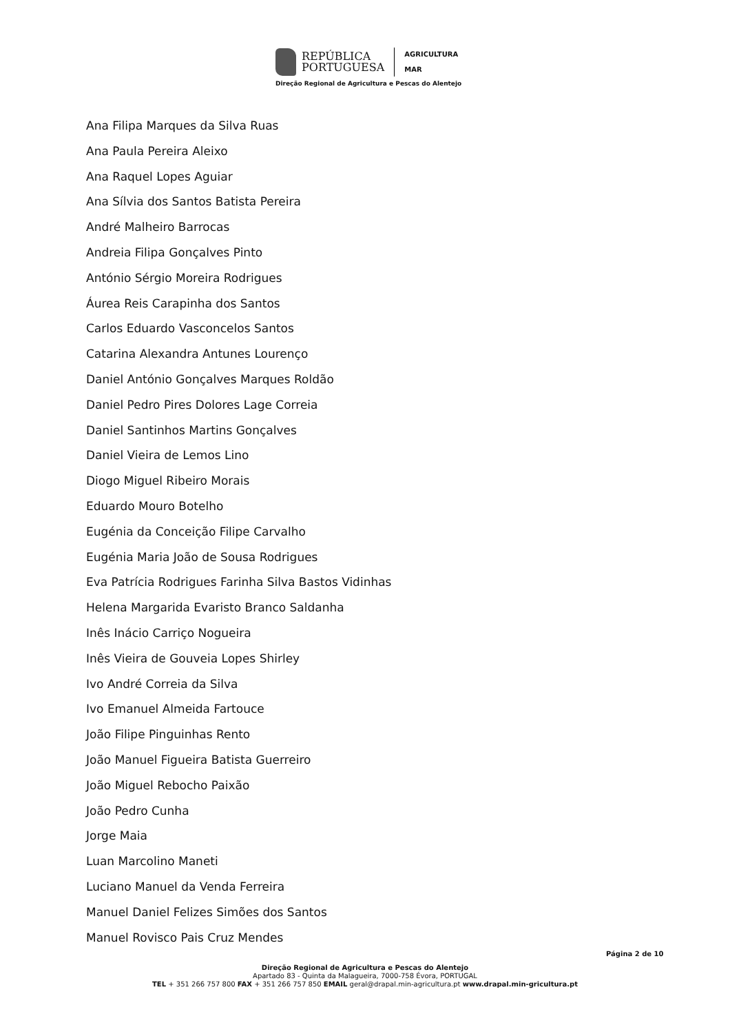REPÚBLICA
PORTUGUESA
AGRICULTURA
MAR
Direção Regional de Agricultura e Pescas do Alentejo
Ana Filipa Marques da Silva Ruas
Ana Paula Pereira Aleixo
Ana Raquel Lopes Aguiar
Ana Sílvia dos Santos Batista Pereira
André Malheiro Barrocas
Andreia Filipa Gonçalves Pinto
António Sérgio Moreira Rodrigues
Áurea Reis Carapinha dos Santos
Carlos Eduardo Vasconcelos Santos
Catarina Alexandra Antunes Lourenço
Daniel António Gonçalves Marques Roldão
Daniel Pedro Pires Dolores Lage Correia
Daniel Santinhos Martins Gonçalves
Daniel Vieira de Lemos Lino
Diogo Miguel Ribeiro Morais
Eduardo Mouro Botelho
Eugénia da Conceição Filipe Carvalho
Eugénia Maria João de Sousa Rodrigues
Eva Patrícia Rodrigues Farinha Silva Bastos Vidinhas
Helena Margarida Evaristo Branco Saldanha
Inês Inácio Carriço Nogueira
Inês Vieira de Gouveia Lopes Shirley
Ivo André Correia da Silva
Ivo Emanuel Almeida Fartouce
João Filipe Pinguinhas Rento
João Manuel Figueira Batista Guerreiro
João Miguel Rebocho Paixão
João Pedro Cunha
Jorge Maia
Luan Marcolino Maneti
Luciano Manuel da Venda Ferreira
Manuel Daniel Felizes Simões dos Santos
Manuel Rovisco Pais Cruz Mendes
Página 2 de 10
Direção Regional de Agricultura e Pescas do Alentejo
Apartado 83 - Quinta da Malagueira, 7000-758 Évora, PORTUGAL
TEL + 351 266 757 800 FAX + 351 266 757 850 EMAIL geral@drapal.min-agricultura.pt www.drapal.min-gricultura.pt